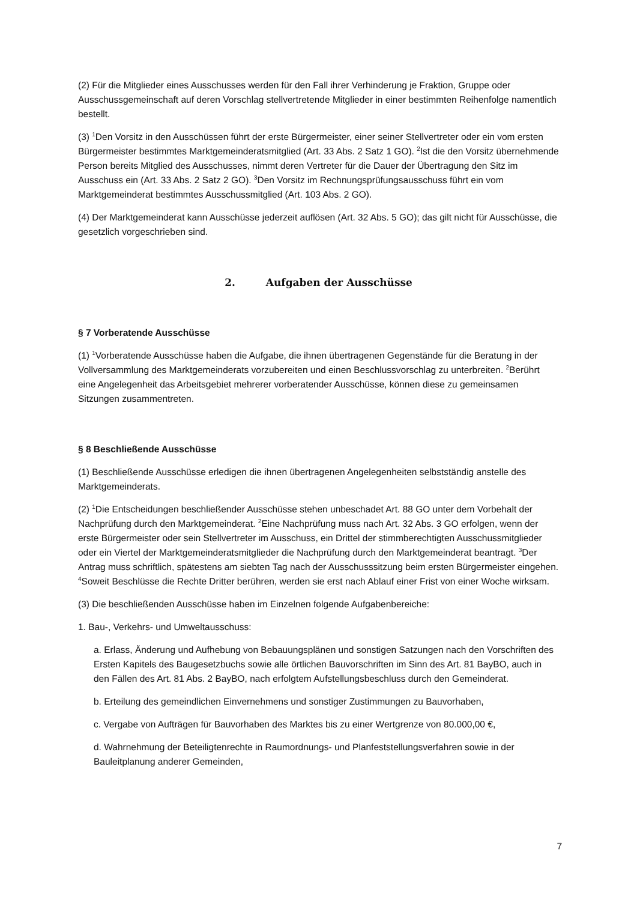(2) Für die Mitglieder eines Ausschusses werden für den Fall ihrer Verhinderung je Fraktion, Gruppe oder Ausschussgemeinschaft auf deren Vorschlag stellvertretende Mitglieder in einer bestimmten Reihenfolge namentlich bestellt.
(3) <sup>1</sup>Den Vorsitz in den Ausschüssen führt der erste Bürgermeister, einer seiner Stellvertreter oder ein vom ersten Bürgermeister bestimmtes Marktgemeinderatsmitglied (Art. 33 Abs. 2 Satz 1 GO). <sup>2</sup>Ist die den Vorsitz übernehmende Person bereits Mitglied des Ausschusses, nimmt deren Vertreter für die Dauer der Übertragung den Sitz im Ausschuss ein (Art. 33 Abs. 2 Satz 2 GO). <sup>3</sup>Den Vorsitz im Rechnungsprüfungsausschuss führt ein vom Marktgemeinderat bestimmtes Ausschussmitglied (Art. 103 Abs. 2 GO).
(4) Der Marktgemeinderat kann Ausschüsse jederzeit auflösen (Art. 32 Abs. 5 GO); das gilt nicht für Ausschüsse, die gesetzlich vorgeschrieben sind.
2. Aufgaben der Ausschüsse
§ 7 Vorberatende Ausschüsse
(1) <sup>1</sup>Vorberatende Ausschüsse haben die Aufgabe, die ihnen übertragenen Gegenstände für die Beratung in der Vollversammlung des Marktgemeinderats vorzubereiten und einen Beschlussvorschlag zu unterbreiten. <sup>2</sup>Berührt eine Angelegenheit das Arbeitsgebiet mehrerer vorberatender Ausschüsse, können diese zu gemeinsamen Sitzungen zusammentreten.
§ 8 Beschließende Ausschüsse
(1) Beschließende Ausschüsse erledigen die ihnen übertragenen Angelegenheiten selbstständig anstelle des Marktgemeinderats.
(2) <sup>1</sup>Die Entscheidungen beschließender Ausschüsse stehen unbeschadet Art. 88 GO unter dem Vorbehalt der Nachprüfung durch den Marktgemeinderat. <sup>2</sup>Eine Nachprüfung muss nach Art. 32 Abs. 3 GO erfolgen, wenn der erste Bürgermeister oder sein Stellvertreter im Ausschuss, ein Drittel der stimmberechtigten Ausschussmitglieder oder ein Viertel der Marktgemeinderatsmitglieder die Nachprüfung durch den Marktgemeinderat beantragt. <sup>3</sup>Der Antrag muss schriftlich, spätestens am siebten Tag nach der Ausschusssitzung beim ersten Bürgermeister eingehen. <sup>4</sup>Soweit Beschlüsse die Rechte Dritter berühren, werden sie erst nach Ablauf einer Frist von einer Woche wirksam.
(3) Die beschließenden Ausschüsse haben im Einzelnen folgende Aufgabenbereiche:
1. Bau-, Verkehrs- und Umweltausschuss:
a. Erlass, Änderung und Aufhebung von Bebauungsplänen und sonstigen Satzungen nach den Vorschriften des Ersten Kapitels des Baugesetzbuchs sowie alle örtlichen Bauvorschriften im Sinn des Art. 81 BayBO, auch in den Fällen des Art. 81 Abs. 2 BayBO, nach erfolgtem Aufstellungsbeschluss durch den Gemeinderat.
b. Erteilung des gemeindlichen Einvernehmens und sonstiger Zustimmungen zu Bauvorhaben,
c. Vergabe von Aufträgen für Bauvorhaben des Marktes bis zu einer Wertgrenze von 80.000,00 €,
d. Wahrnehmung der Beteiligtenrechte in Raumordnungs- und Planfeststellungsverfahren sowie in der Bauleitplanung anderer Gemeinden,
7